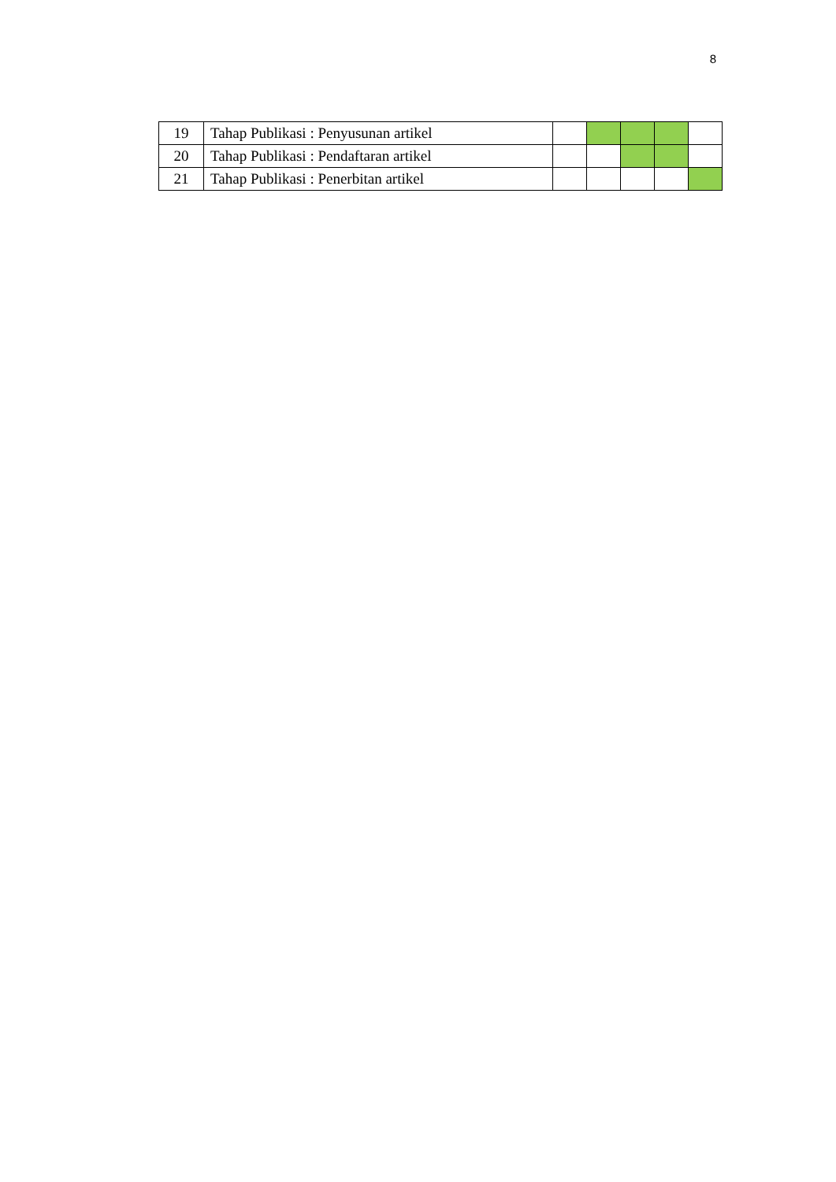8
| 19 | Tahap Publikasi : Penyusunan artikel | | | | | |
| 20 | Tahap Publikasi : Pendaftaran artikel | | | | | |
| 21 | Tahap Publikasi : Penerbitan artikel | | | | | |